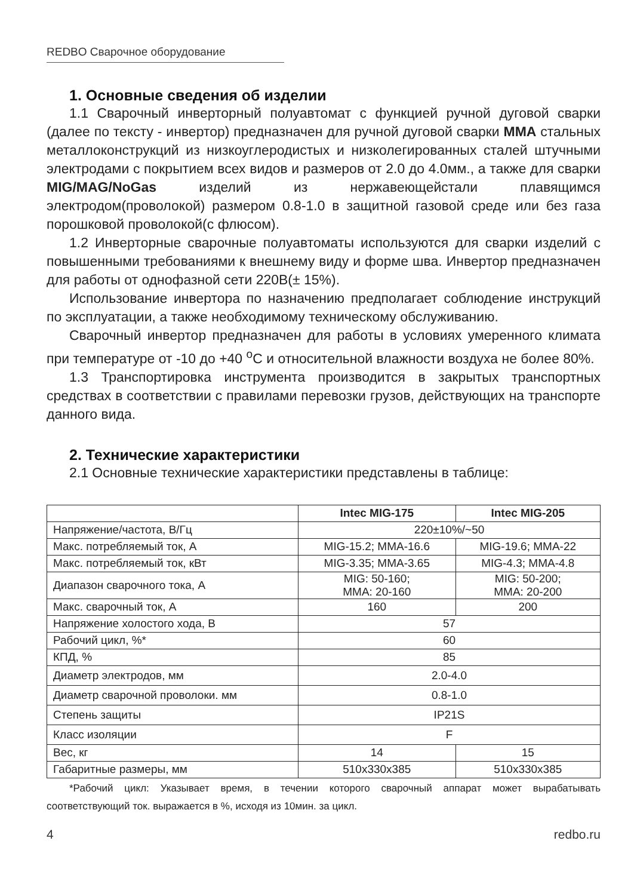REDBO Сварочное оборудование
1. Основные сведения об изделии
1.1 Сварочный инверторный полуавтомат с функцией ручной дуговой сварки (далее по тексту - инвертор) предназначен для ручной дуговой сварки MMA стальных металлоконструкций из низкоуглеродистых и низколегированных сталей штучными электродами с покрытием всех видов и размеров от 2.0 до 4.0мм., а также для сварки MIG/MAG/NoGas изделий из нержавеющейстали плавящимся электродом(проволокой) размером 0.8-1.0 в защитной газовой среде или без газа порошковой проволокой(с флюсом).
1.2 Инверторные сварочные полуавтоматы используются для сварки изделий с повышенными требованиями к внешнему виду и форме шва. Инвертор предназначен для работы от однофазной сети 220В(± 15%).
Использование инвертора по назначению предполагает соблюдение инструкций по эксплуатации, а также необходимому техническому обслуживанию.
Сварочный инвертор предназначен для работы в условиях умеренного климата при температуре от -10 до +40 <sup>о</sup>С и относительной влажности воздуха не более 80%.
1.3 Транспортировка инструмента производится в закрытых транспортных средствах в соответствии с правилами перевозки грузов, действующих на транспорте данного вида.
2. Технические характеристики
2.1 Основные технические характеристики представлены в таблице:
| | Intec MIG-175 | Intec MIG-205 |
| --- | --- | --- |
| Напряжение/частота, В/Гц | 220±10%/~50 | |
| Макс. потребляемый ток, А | MIG-15.2; MMA-16.6 | MIG-19.6; MMA-22 |
| Макс. потребляемый ток, кВт | MIG-3.35; MMA-3.65 | MIG-4.3; MMA-4.8 |
| Диапазон сварочного тока, А | MIG: 50-160; MMA: 20-160 | MIG: 50-200; MMA: 20-200 |
| Макс. сварочный ток, А | 160 | 200 |
| Напряжение холостого хода, В | 57 | |
| Рабочий цикл, %* | 60 | |
| КПД, % | 85 | |
| Диаметр электродов, мм | 2.0-4.0 | |
| Диаметр сварочной проволоки. мм | 0.8-1.0 | |
| Степень защиты | IP21S | |
| Класс изоляции | F | |
| Вес, кг | 14 | 15 |
| Габаритные размеры, мм | 510x330x385 | 510x330x385 |
*Рабочий цикл: Указывает время, в течении которого сварочный аппарат может вырабатывать соответствующий ток. выражается в %, исходя из 10мин. за цикл.
4 redbo.ru